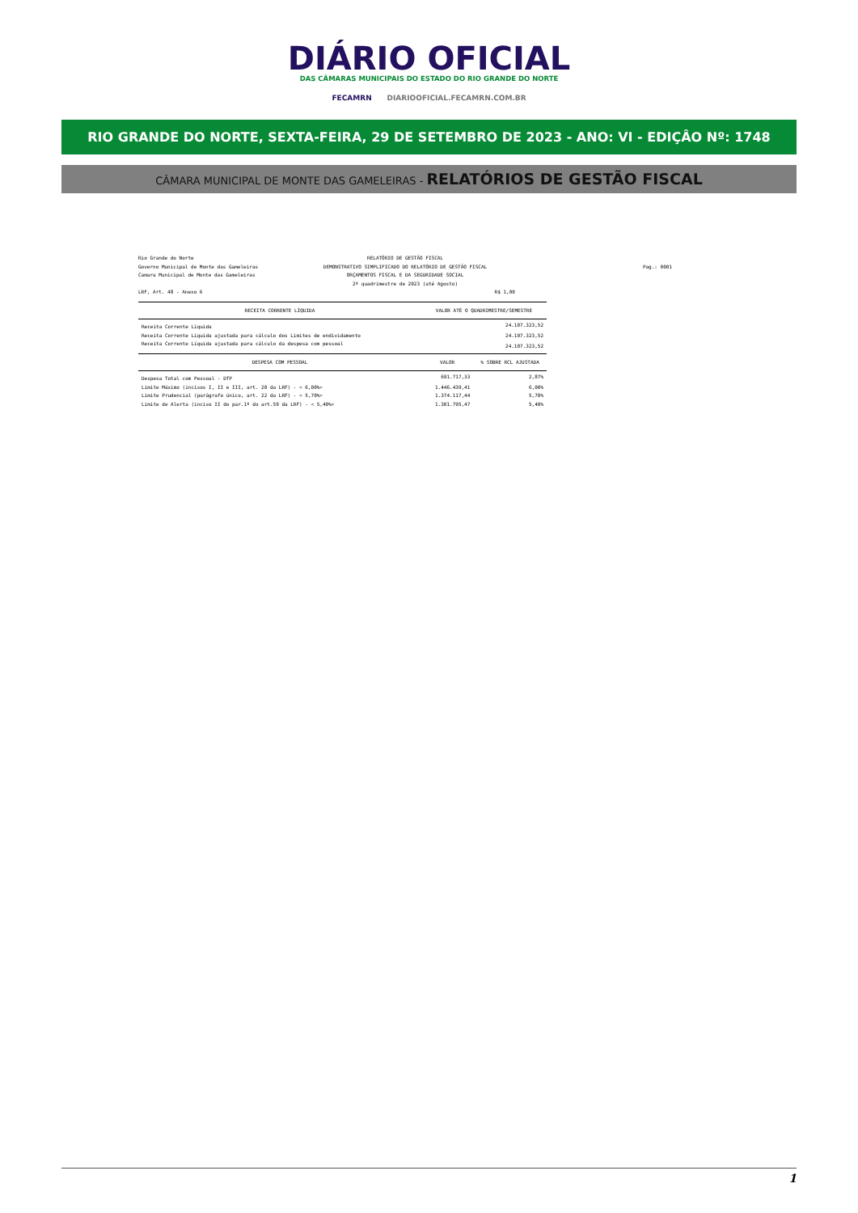DIÁRIO OFICIAL
DAS CÂMARAS MUNICIPAIS DO ESTADO DO RIO GRANDE DO NORTE
FECAMRN DIARIOOFICIAL.FECAMRN.COM.BR
RIO GRANDE DO NORTE, SEXTA-FEIRA, 29 DE SETEMBRO DE 2023 - ANO: VI - EDIÇÂO Nº: 1748
CÂMARA MUNICIPAL DE MONTE DAS GAMELEIRAS - RELATÓRIOS DE GESTÃO FISCAL
Rio Grande do Norte
Governo Municipal de Monte das Gameleiras
Camara Municipal de Monte das Gameleiras
LRF, Art. 48 - Anexo 6
RELATÓRIO DE GESTÃO FISCAL
DEMONSTRATIVO SIMPLIFICADO DO RELATÓRIO DE GESTÃO FISCAL
ORÇAMENTOS FISCAL E DA SEGURIDADE SOCIAL
2º quadrimestre de 2023 (até Agosto)
R$ 1,00
Pag.: 0001
| RECEITA CORRENTE LÍQUIDA | VALOR ATÉ O QUADRIMESTRE/SEMESTRE | |
| --- | --- | --- |
| Receita Corrente Líquida | 24.107.323,52 | |
| Receita Corrente Líquida ajustada para cálculo dos Limites de endividamento | 24.107.323,52 | |
| Receita Corrente Líquida ajustada para cálculo da despesa com pessoal | 24.107.323,52 | |
| DESPESA COM PESSOAL | VALOR | % SOBRE RCL AJUSTADA |
| Despesa Total com Pessoal - DTP | 691.717,33 | 2,87% |
| Limite Máximo (incisos I, II e III, art. 20 da LRF) - < 6,00%> | 1.446.439,41 | 6,00% |
| Limite Prudencial (parágrafo único, art. 22 da LRF) - < 5,70%> | 1.374.117,44 | 5,70% |
| Limite de Alerta (inciso II do par.1º do art.59 da LRF) - < 5,40%> | 1.301.795,47 | 5,40% |
1